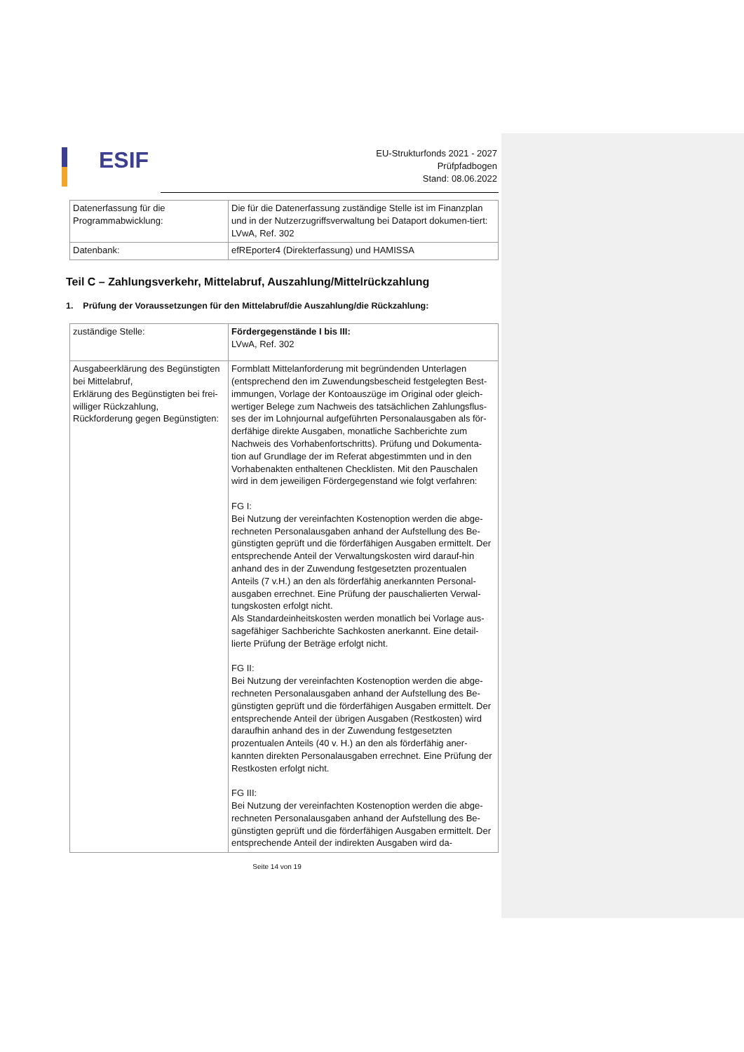ESIF
EU-Strukturfonds 2021 - 2027
Prüfpfadbogen
Stand: 08.06.2022
| Datenerfassung für die Programmabwicklung: | Die für die Datenerfassung zuständige Stelle ist im Finanzplan und in der Nutzerzugriffsverwaltung bei Dataport dokumen-tiert: LVwA, Ref. 302 |
| Datenbank: | efREporter4 (Direkterfassung) und HAMISSA |
Teil C – Zahlungsverkehr, Mittelabruf, Auszahlung/Mittelrückzahlung
1. Prüfung der Voraussetzungen für den Mittelabruf/die Auszahlung/die Rückzahlung:
| zuständige Stelle: | Fördergegenstände I bis III: LVwA, Ref. 302 |
| Ausgabeerklärung des Begünstigten bei Mittelabruf, Erklärung des Begünstigten bei frei-williger Rückzahlung, Rückforderung gegen Begünstigten: | Formblatt Mittelanforderung mit begründenden Unterlagen (entsprechend den im Zuwendungsbescheid festgelegten Best-immungen, Vorlage der Kontoauszüge im Original oder gleich-wertiger Belege zum Nachweis des tatsächlichen Zahlungsflus-ses der im Lohnjournal aufgeführten Personalausgaben als för-derfähige direkte Ausgaben, monatliche Sachberichte zum Nachweis des Vorhabenfortschritts). Prüfung und Dokumenta-tion auf Grundlage der im Referat abgestimmten und in den Vorhabenakten enthaltenen Checklisten. Mit den Pauschalen wird in dem jeweiligen Fördergegenstand wie folgt verfahren: FG I: Bei Nutzung der vereinfachten Kostenoption werden die abge-rechneten Personalausgaben anhand der Aufstellung des Be-günstigten geprüft und die förderfähigen Ausgaben ermittelt. Der entsprechende Anteil der Verwaltungskosten wird darauf-hin anhand des in der Zuwendung festgesetzten prozentualen Anteils (7 v.H.) an den als förderfähig anerkannten Personal-ausgaben errechnet. Eine Prüfung der pauschalierten Verwal-tungskosten erfolgt nicht. Als Standardeinheitskosten werden monatlich bei Vorlage aus-sagefähiger Sachberichte Sachkosten anerkannt. Eine detail-lierte Prüfung der Beträge erfolgt nicht. FG II: Bei Nutzung der vereinfachten Kostenoption werden die abge-rechneten Personalausgaben anhand der Aufstellung des Be-günstigten geprüft und die förderfähigen Ausgaben ermittelt. Der entsprechende Anteil der übrigen Ausgaben (Restkosten) wird daraufhin anhand des in der Zuwendung festgesetzten prozentualen Anteils (40 v. H.) an den als förderfähig aner-kannten direkten Personalausgaben errechnet. Eine Prüfung der Restkosten erfolgt nicht. FG III: Bei Nutzung der vereinfachten Kostenoption werden die abge-rechneten Personalausgaben anhand der Aufstellung des Be-günstigten geprüft und die förderfähigen Ausgaben ermittelt. Der entsprechende Anteil der indirekten Ausgaben wird da- |
Seite 14 von 19